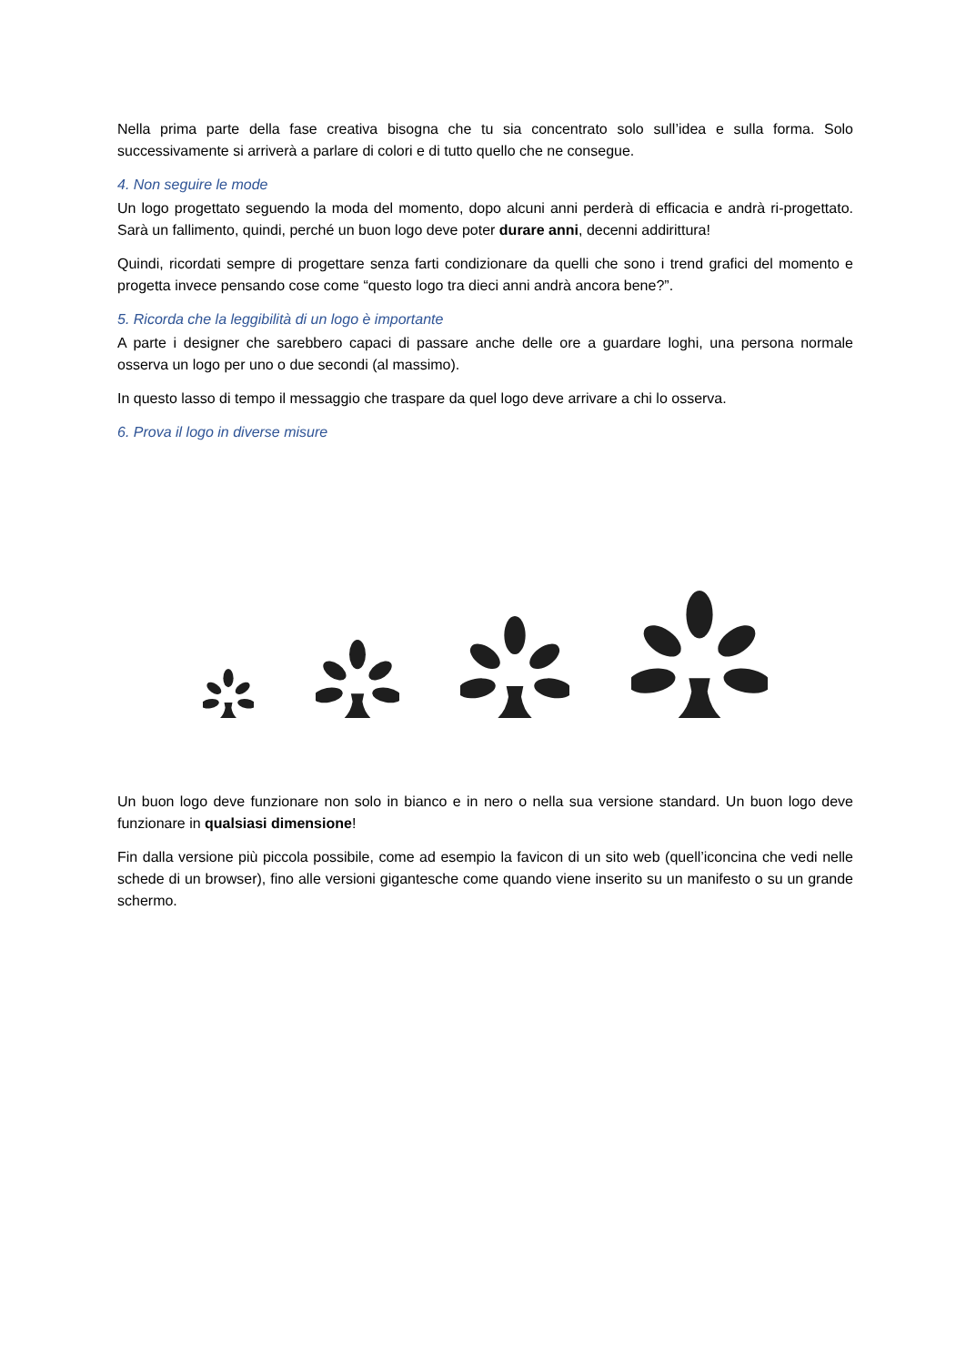Nella prima parte della fase creativa bisogna che tu sia concentrato solo sull’idea e sulla forma. Solo successivamente si arriverà a parlare di colori e di tutto quello che ne consegue.
4. Non seguire le mode
Un logo progettato seguendo la moda del momento, dopo alcuni anni perderà di efficacia e andrà ri-progettato. Sarà un fallimento, quindi, perché un buon logo deve poter durare anni, decenni addirittura!
Quindi, ricordati sempre di progettare senza farti condizionare da quelli che sono i trend grafici del momento e progetta invece pensando cose come “questo logo tra dieci anni andrà ancora bene?”.
5. Ricorda che la leggibilità di un logo è importante
A parte i designer che sarebbero capaci di passare anche delle ore a guardare loghi, una persona normale osserva un logo per uno o due secondi (al massimo).
In questo lasso di tempo il messaggio che traspare da quel logo deve arrivare a chi lo osserva.
6. Prova il logo in diverse misure
Un buon logo deve funzionare non solo in bianco e in nero o nella sua versione standard. Un buon logo deve funzionare in qualsiasi dimensione!
Fin dalla versione più piccola possibile, come ad esempio la favicon di un sito web (quell’iconcina che vedi nelle schede di un browser), fino alle versioni gigantesche come quando viene inserito su un manifesto o su un grande schermo.